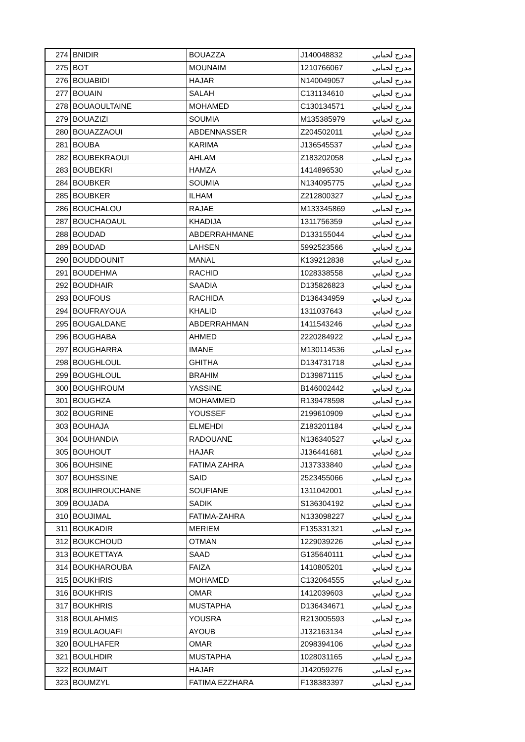| 274 | BNIDIR | BOUAZZA | J140048832 | مدرج لحبابي |
| 275 | BOT | MOUNAIM | 1210766067 | مدرج لحبابي |
| 276 | BOUABIDI | HAJAR | N140049057 | مدرج لحبابي |
| 277 | BOUAIN | SALAH | C131134610 | مدرج لحبابي |
| 278 | BOUAOULTAINE | MOHAMED | C130134571 | مدرج لحبابي |
| 279 | BOUAZIZI | SOUMIA | M135385979 | مدرج لحبابي |
| 280 | BOUAZZAOUI | ABDENNASSER | Z204502011 | مدرج لحبابي |
| 281 | BOUBA | KARIMA | J136545537 | مدرج لحبابي |
| 282 | BOUBEKRAOUI | AHLAM | Z183202058 | مدرج لحبابي |
| 283 | BOUBEKRI | HAMZA | 1414896530 | مدرج لحبابي |
| 284 | BOUBKER | SOUMIA | N134095775 | مدرج لحبابي |
| 285 | BOUBKER | ILHAM | Z212800327 | مدرج لحبابي |
| 286 | BOUCHALOU | RAJAE | M133345869 | مدرج لحبابي |
| 287 | BOUCHAOAUL | KHADIJA | 1311756359 | مدرج لحبابي |
| 288 | BOUDAD | ABDERRAHMANE | D133155044 | مدرج لحبابي |
| 289 | BOUDAD | LAHSEN | 5992523566 | مدرج لحبابي |
| 290 | BOUDDOUNIT | MANAL | K139212838 | مدرج لحبابي |
| 291 | BOUDEHMA | RACHID | 1028338558 | مدرج لحبابي |
| 292 | BOUDHAIR | SAADIA | D135826823 | مدرج لحبابي |
| 293 | BOUFOUS | RACHIDA | D136434959 | مدرج لحبابي |
| 294 | BOUFRAYOUA | KHALID | 1311037643 | مدرج لحبابي |
| 295 | BOUGALDANE | ABDERRAHMAN | 1411543246 | مدرج لحبابي |
| 296 | BOUGHABA | AHMED | 2220284922 | مدرج لحبابي |
| 297 | BOUGHARRA | IMANE | M130114536 | مدرج لحبابي |
| 298 | BOUGHLOUL | GHITHA | D134731718 | مدرج لحبابي |
| 299 | BOUGHLOUL | BRAHIM | D139871115 | مدرج لحبابي |
| 300 | BOUGHROUM | YASSINE | B146002442 | مدرج لحبابي |
| 301 | BOUGHZA | MOHAMMED | R139478598 | مدرج لحبابي |
| 302 | BOUGRINE | YOUSSEF | 2199610909 | مدرج لحبابي |
| 303 | BOUHAJA | ELMEHDI | Z183201184 | مدرج لحبابي |
| 304 | BOUHANDIA | RADOUANE | N136340527 | مدرج لحبابي |
| 305 | BOUHOUT | HAJAR | J136441681 | مدرج لحبابي |
| 306 | BOUHSINE | FATIMA ZAHRA | J137333840 | مدرج لحبابي |
| 307 | BOUHSSINE | SAID | 2523455066 | مدرج لحبابي |
| 308 | BOUIHROUCHANE | SOUFIANE | 1311042001 | مدرج لحبابي |
| 309 | BOUJADA | SADIK | S136304192 | مدرج لحبابي |
| 310 | BOUJIMAL | FATIMA-ZAHRA | N133098227 | مدرج لحبابي |
| 311 | BOUKADIR | MERIEM | F135331321 | مدرج لحبابي |
| 312 | BOUKCHOUD | OTMAN | 1229039226 | مدرج لحبابي |
| 313 | BOUKETTAYA | SAAD | G135640111 | مدرج لحبابي |
| 314 | BOUKHAROUBA | FAIZA | 1410805201 | مدرج لحبابي |
| 315 | BOUKHRIS | MOHAMED | C132064555 | مدرج لحبابي |
| 316 | BOUKHRIS | OMAR | 1412039603 | مدرج لحبابي |
| 317 | BOUKHRIS | MUSTAPHA | D136434671 | مدرج لحبابي |
| 318 | BOULAHMIS | YOUSRA | R213005593 | مدرج لحبابي |
| 319 | BOULAOUAFI | AYOUB | J132163134 | مدرج لحبابي |
| 320 | BOULHAFER | OMAR | 2098394106 | مدرج لحبابي |
| 321 | BOULHDIR | MUSTAPHA | 1028031165 | مدرج لحبابي |
| 322 | BOUMAIT | HAJAR | J142059276 | مدرج لحبابي |
| 323 | BOUMZYL | FATIMA EZZHARA | F138383397 | مدرج لحبابي |